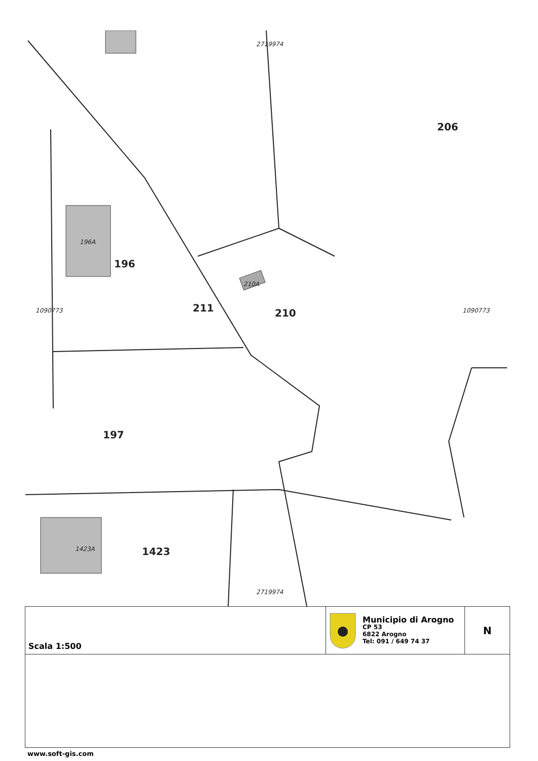206
196
210
211
197
1423
196A
210A
1423A
1090773 1090773
2719974
2719974
Scala 1:500
Municipio di Arogno
CP 53
6822 Arogno
Tel: 091 / 649 74 37
N
www.soft-gis.com